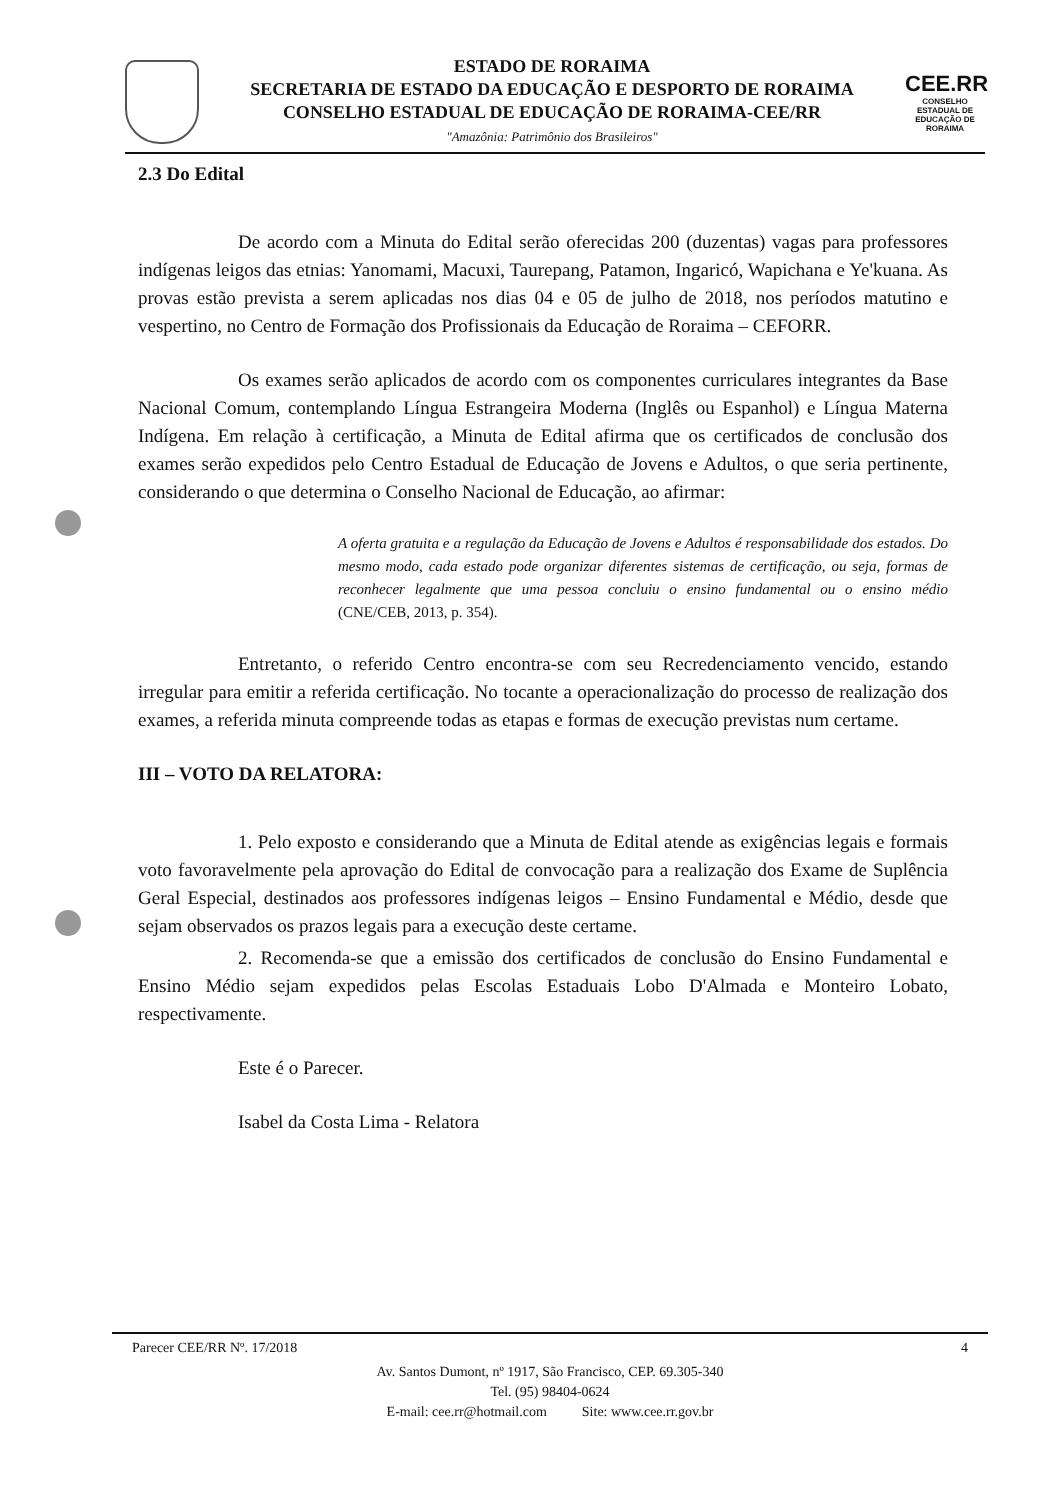ESTADO DE RORAIMA
SECRETARIA DE ESTADO DA EDUCAÇÃO E DESPORTO DE RORAIMA
CONSELHO ESTADUAL DE EDUCAÇÃO DE RORAIMA-CEE/RR
"Amazônia: Patrimônio dos Brasileiros"
CEE.RR
CONSELHO ESTADUAL DE EDUCAÇÃO DE RORAIMA
2.3 Do Edital
De acordo com a Minuta do Edital serão oferecidas 200 (duzentas) vagas para professores indígenas leigos das etnias: Yanomami, Macuxi, Taurepang, Patamon, Ingaricó, Wapichana e Ye'kuana. As provas estão prevista a serem aplicadas nos dias 04 e 05 de julho de 2018, nos períodos matutino e vespertino, no Centro de Formação dos Profissionais da Educação de Roraima – CEFORR.
Os exames serão aplicados de acordo com os componentes curriculares integrantes da Base Nacional Comum, contemplando Língua Estrangeira Moderna (Inglês ou Espanhol) e Língua Materna Indígena. Em relação à certificação, a Minuta de Edital afirma que os certificados de conclusão dos exames serão expedidos pelo Centro Estadual de Educação de Jovens e Adultos, o que seria pertinente, considerando o que determina o Conselho Nacional de Educação, ao afirmar:
A oferta gratuita e a regulação da Educação de Jovens e Adultos é responsabilidade dos estados. Do mesmo modo, cada estado pode organizar diferentes sistemas de certificação, ou seja, formas de reconhecer legalmente que uma pessoa concluiu o ensino fundamental ou o ensino médio (CNE/CEB, 2013, p. 354).
Entretanto, o referido Centro encontra-se com seu Recredenciamento vencido, estando irregular para emitir a referida certificação. No tocante a operacionalização do processo de realização dos exames, a referida minuta compreende todas as etapas e formas de execução previstas num certame.
III – VOTO DA RELATORA:
1. Pelo exposto e considerando que a Minuta de Edital atende as exigências legais e formais voto favoravelmente pela aprovação do Edital de convocação para a realização dos Exame de Suplência Geral Especial, destinados aos professores indígenas leigos – Ensino Fundamental e Médio, desde que sejam observados os prazos legais para a execução deste certame.
2. Recomenda-se que a emissão dos certificados de conclusão do Ensino Fundamental e Ensino Médio sejam expedidos pelas Escolas Estaduais Lobo D'Almada e Monteiro Lobato, respectivamente.
Este é o Parecer.
Isabel da Costa Lima - Relatora
Parecer CEE/RR Nº. 17/2018 4
Av. Santos Dumont, nº 1917, São Francisco, CEP. 69.305-340
Tel. (95) 98404-0624
E-mail: cee.rr@hotmail.com Site: www.cee.rr.gov.br